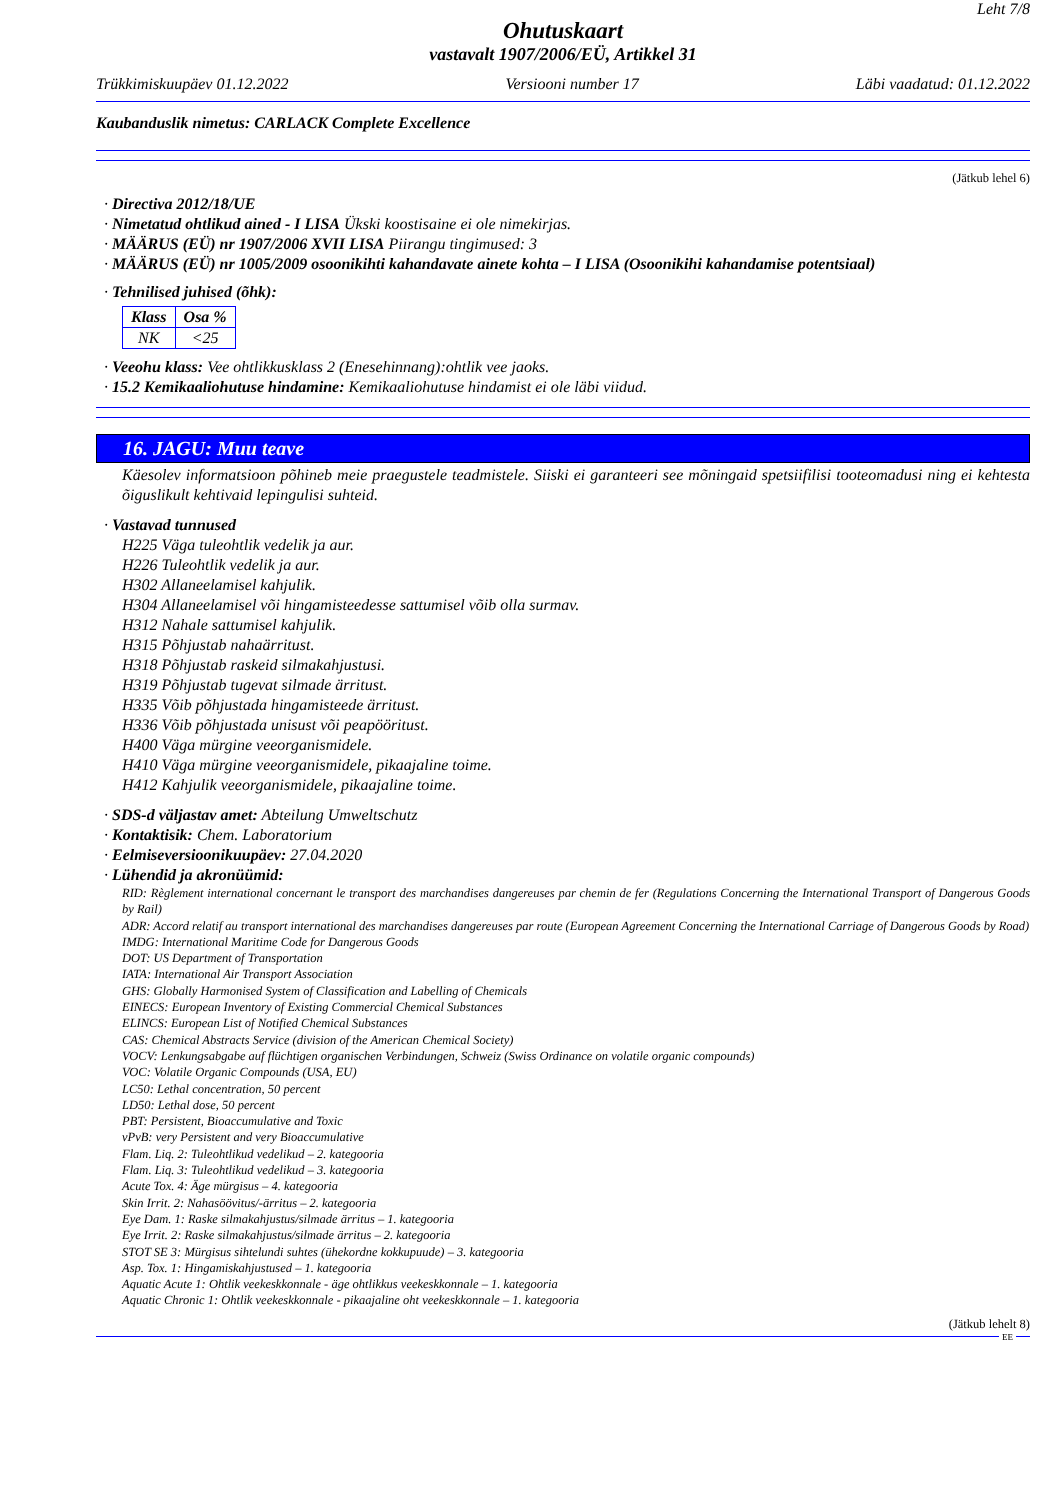Leht 7/8
Ohutuskaart
vastavalt 1907/2006/EÜ, Artikkel 31
Trükkimiskuupäev 01.12.2022 Versiooni number 17 Läbi vaadatud: 01.12.2022
Kaubanduslik nimetus: CARLACK Complete Excellence
(Jätkub lehel 6)
· Directiva 2012/18/UE
· Nimetatud ohtlikud ained - I LISA Ükski koostisaine ei ole nimekirjas.
· MÄÄRUS (EÜ) nr 1907/2006 XVII LISA Piirangu tingimused: 3
· MÄÄRUS (EÜ) nr 1005/2009 osoonikihti kahandavate ainete kohta – I LISA (Osoonikihi kahandamise potentsiaal)
· Tehnilised juhised (õhk):
| Klass | Osa % |
| --- | --- |
| NK | <25 |
· Veeohu klass: Vee ohtlikkusklass 2 (Enesehinnang):ohtlik vee jaoks.
· 15.2 Kemikaaliohutuse hindamine: Kemikaaliohutuse hindamist ei ole läbi viidud.
16. JAGU: Muu teave
Käesolev informatsioon põhineb meie praegustele teadmistele. Siiski ei garanteeri see mõningaid spetsiifilisi tooteomadusi ning ei kehtesta õiguslikult kehtivaid lepingulisi suhteid.
· Vastavad tunnused
H225 Väga tuleohtlik vedelik ja aur.
H226 Tuleohtlik vedelik ja aur.
H302 Allaneelamisel kahjulik.
H304 Allaneelamisel või hingamisteedesse sattumisel võib olla surmav.
H312 Nahale sattumisel kahjulik.
H315 Põhjustab nahaärritust.
H318 Põhjustab raskeid silmakahjustusi.
H319 Põhjustab tugevat silmade ärritust.
H335 Võib põhjustada hingamisteede ärritust.
H336 Võib põhjustada unisust või peapööritust.
H400 Väga mürgine veeorganismidele.
H410 Väga mürgine veeorganismidele, pikaajaline toime.
H412 Kahjulik veeorganismidele, pikaajaline toime.
· SDS-d väljastav amet: Abteilung Umweltschutz
· Kontaktisik: Chem. Laboratorium
· Eelmiseversioonikuupäev: 27.04.2020
· Lühendid ja akronüümid:
RID: Règlement international concernant le transport des marchandises dangereuses par chemin de fer (Regulations Concerning the International Transport of Dangerous Goods by Rail)
ADR: Accord relatif au transport international des marchandises dangereuses par route (European Agreement Concerning the International Carriage of Dangerous Goods by Road)
IMDG: International Maritime Code for Dangerous Goods
DOT: US Department of Transportation
IATA: International Air Transport Association
GHS: Globally Harmonised System of Classification and Labelling of Chemicals
EINECS: European Inventory of Existing Commercial Chemical Substances
ELINCS: European List of Notified Chemical Substances
CAS: Chemical Abstracts Service (division of the American Chemical Society)
VOCV: Lenkungsabgabe auf flüchtigen organischen Verbindungen, Schweiz (Swiss Ordinance on volatile organic compounds)
VOC: Volatile Organic Compounds (USA, EU)
LC50: Lethal concentration, 50 percent
LD50: Lethal dose, 50 percent
PBT: Persistent, Bioaccumulative and Toxic
vPvB: very Persistent and very Bioaccumulative
Flam. Liq. 2: Tuleohtlikud vedelikud – 2. kategooria
Flam. Liq. 3: Tuleohtlikud vedelikud – 3. kategooria
Acute Tox. 4: Äge mürgisus – 4. kategooria
Skin Irrit. 2: Nahasöövitus/-ärritus – 2. kategooria
Eye Dam. 1: Raske silmakahjustus/silmade ärritus – 1. kategooria
Eye Irrit. 2: Raske silmakahjustus/silmade ärritus – 2. kategooria
STOT SE 3: Mürgisus sihtelundi suhtes (ühekordne kokkupuude) – 3. kategooria
Asp. Tox. 1: Hingamiskahjustused – 1. kategooria
Aquatic Acute 1: Ohtlik veekeskkonnale - äge ohtlikkus veekeskkonnale – 1. kategooria
Aquatic Chronic 1: Ohtlik veekeskkonnale - pikaajaline oht veekeskkonnale – 1. kategooria
(Jätkub lehelt 8)
EE